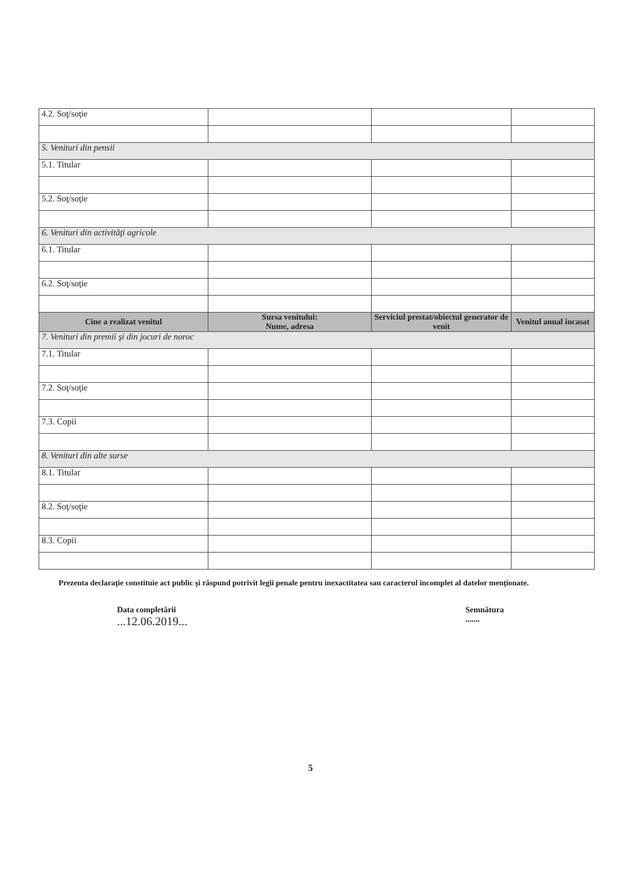| 4.2. Soţ/soţie | | | |
| 5. Venituri din pensii | | | |
| 5.1. Titular | | | |
| 5.2. Soţ/soţie | | | |
| 6. Venituri din activităţi agricole | | | |
| 6.1. Titular | | | |
| 6.2. Soţ/soţie | | | |
| Cine a realizat venitul | Sursa venitului: Nume, adresa | Serviciul prestat/obiectul generator de venit | Venitul anual încasat |
| 7. Venituri din premii şi din jocuri de noroc | | | |
| 7.1. Titular | | | |
| 7.2. Soţ/soţie | | | |
| 7.3. Copii | | | |
| 8. Venituri din alte surse | | | |
| 8.1. Titular | | | |
| 8.2. Soţ/soţie | | | |
| 8.3. Copii | | | |
Prezenta declaraţie constituie act public şi răspund potrivit legii penale pentru inexactitatea sau caracterul incomplet al datelor menţionate.
Data completării
...12.06.2019...
Semnătura
.......
5